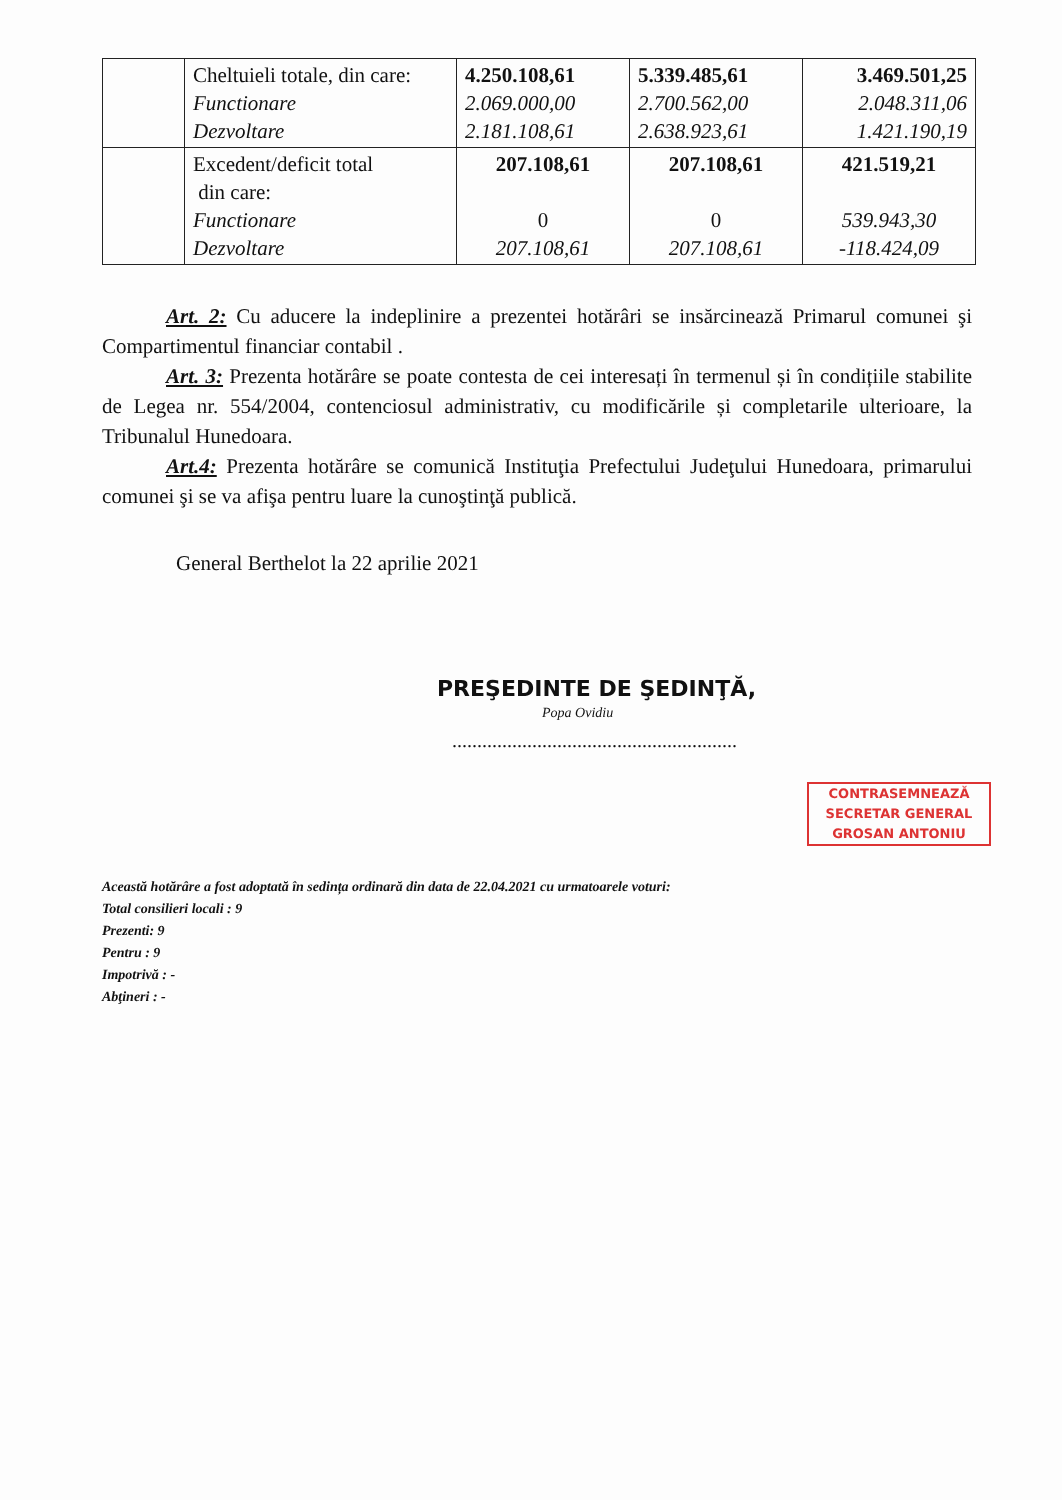| | Cheltuieli totale, din care: Functionare Dezvoltare | 4.250.108,61 2.069.000,00 2.181.108,61 | 5.339.485,61 2.700.562,00 2.638.923,61 | 3.469.501,25 2.048.311,06 1.421.190,19 |
| | Excedent/deficit total din care: Functionare Dezvoltare | 207.108,61 0 207.108,61 | 207.108,61 0 207.108,61 | 421.519,21 539.943,30 -118.424,09 |
Art. 2: Cu aducere la indeplinire a prezentei hotărâri se insărcinează Primarul comunei şi Compartimentul financiar contabil .
Art. 3: Prezenta hotărâre se poate contesta de cei interesați în termenul și în condițiile stabilite de Legea nr. 554/2004, contenciosul administrativ, cu modificările și completarile ulterioare, la Tribunalul Hunedoara.
Art.4: Prezenta hotărâre se comunică Instituţia Prefectului Judeţului Hunedoara, primarului comunei şi se va afişa pentru luare la cunoştinţă publică.
General Berthelot la 22 aprilie 2021
PREŞEDINTE DE ŞEDINŢĂ,
Popa Ovidiu
.........................................................
CONTRASEMNEAZĂ
SECRETAR GENERAL
GROSAN ANTONIU
Această hotărâre a fost adoptată în sedința ordinară din data de 22.04.2021 cu urmatoarele voturi:
Total consilieri locali : 9
Prezenti: 9
Pentru : 9
Impotrivă : -
Abţineri : -